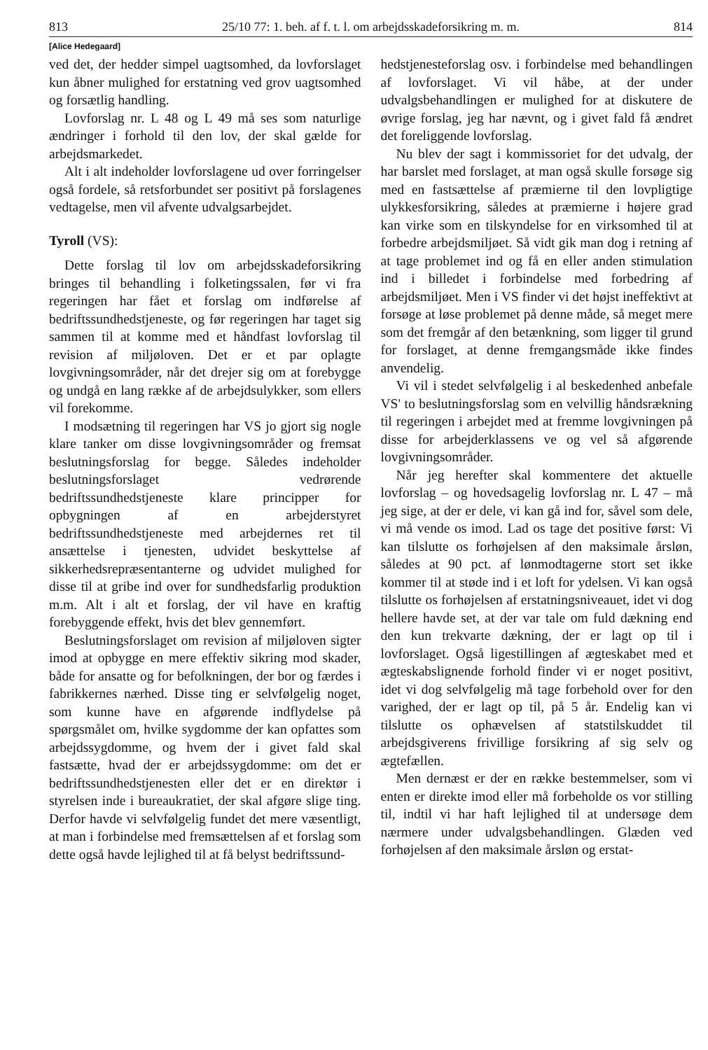813 25/10 77: 1. beh. af f. t. l. om arbejdsskadeforsikring m. m. 814
[Alice Hedegaard]
ved det, der hedder simpel uagtsomhed, da lovforslaget kun åbner mulighed for erstatning ved grov uagtsomhed og forsætlig handling.
Lovforslag nr. L 48 og L 49 må ses som naturlige ændringer i forhold til den lov, der skal gælde for arbejdsmarkedet.
Alt i alt indeholder lovforslagene ud over forringelser også fordele, så retsforbundet ser positivt på forslagenes vedtagelse, men vil afvente udvalgsarbejdet.
Tyroll (VS):
Dette forslag til lov om arbejdsskadeforsikring bringes til behandling i folketingssalen, før vi fra regeringen har fået et forslag om indførelse af bedriftssundhedstjeneste, og før regeringen har taget sig sammen til at komme med et håndfast lovforslag til revision af miljøloven. Det er et par oplagte lovgivningsområder, når det drejer sig om at forebygge og undgå en lang række af de arbejdsulykker, som ellers vil forekomme.
I modsætning til regeringen har VS jo gjort sig nogle klare tanker om disse lovgivningsområder og fremsat beslutningsforslag for begge. Således indeholder beslutningsforslaget vedrørende bedriftssundhedstjeneste klare principper for opbygningen af en arbejderstyret bedriftssundhedstjeneste med arbejdernes ret til ansættelse i tjenesten, udvidet beskyttelse af sikkerhedsrepræsentanterne og udvidet mulighed for disse til at gribe ind over for sundhedsfarlig produktion m.m. Alt i alt et forslag, der vil have en kraftig forebyggende effekt, hvis det blev gennemført.
Beslutningsforslaget om revision af miljøloven sigter imod at opbygge en mere effektiv sikring mod skader, både for ansatte og for befolkningen, der bor og færdes i fabrikkernes nærhed. Disse ting er selvfølgelig noget, som kunne have en afgørende indflydelse på spørgsmålet om, hvilke sygdomme der kan opfattes som arbejdssygdomme, og hvem der i givet fald skal fastsætte, hvad der er arbejdssygdomme: om det er bedriftssundhedstjenesten eller det er en direktør i styrelsen inde i bureaukratiet, der skal afgøre slige ting. Derfor havde vi selvfølgelig fundet det mere væsentligt, at man i forbindelse med fremsættelsen af et forslag som dette også havde lejlighed til at få belyst bedriftssund-
hedstjenesteforslag osv. i forbindelse med behandlingen af lovforslaget. Vi vil håbe, at der under udvalgsbehandlingen er mulighed for at diskutere de øvrige forslag, jeg har nævnt, og i givet fald få ændret det foreliggende lovforslag.
Nu blev der sagt i kommissoriet for det udvalg, der har barslet med forslaget, at man også skulle forsøge sig med en fastsættelse af præmierne til den lovpligtige ulykkesforsikring, således at præmierne i højere grad kan virke som en tilskyndelse for en virksomhed til at forbedre arbejdsmiljøet. Så vidt gik man dog i retning af at tage problemet ind og få en eller anden stimulation ind i billedet i forbindelse med forbedring af arbejdsmiljøet. Men i VS finder vi det højst ineffektivt at forsøge at løse problemet på denne måde, så meget mere som det fremgår af den betænkning, som ligger til grund for forslaget, at denne fremgangsmåde ikke findes anvendelig.
Vi vil i stedet selvfølgelig i al beskedenhed anbefale VS' to beslutningsforslag som en velvillig håndsrækning til regeringen i arbejdet med at fremme lovgivningen på disse for arbejderklassens ve og vel så afgørende lovgivningsområder.
Når jeg herefter skal kommentere det aktuelle lovforslag – og hovedsagelig lovforslag nr. L 47 – må jeg sige, at der er dele, vi kan gå ind for, såvel som dele, vi må vende os imod. Lad os tage det positive først: Vi kan tilslutte os forhøjelsen af den maksimale årsløn, således at 90 pct. af lønmodtagerne stort set ikke kommer til at støde ind i et loft for ydelsen. Vi kan også tilslutte os forhøjelsen af erstatningsniveauet, idet vi dog hellere havde set, at der var tale om fuld dækning end den kun trekvarte dækning, der er lagt op til i lovforslaget. Også ligestillingen af ægteskabet med et ægteskabslignende forhold finder vi er noget positivt, idet vi dog selvfølgelig må tage forbehold over for den varighed, der er lagt op til, på 5 år. Endelig kan vi tilslutte os ophævelsen af statstilskuddet til arbejdsgiverens frivillige forsikring af sig selv og ægtefællen.
Men dernæst er der en række bestemmelser, som vi enten er direkte imod eller må forbeholde os vor stilling til, indtil vi har haft lejlighed til at undersøge dem nærmere under udvalgsbehandlingen. Glæden ved forhøjelsen af den maksimale årsløn og erstat-